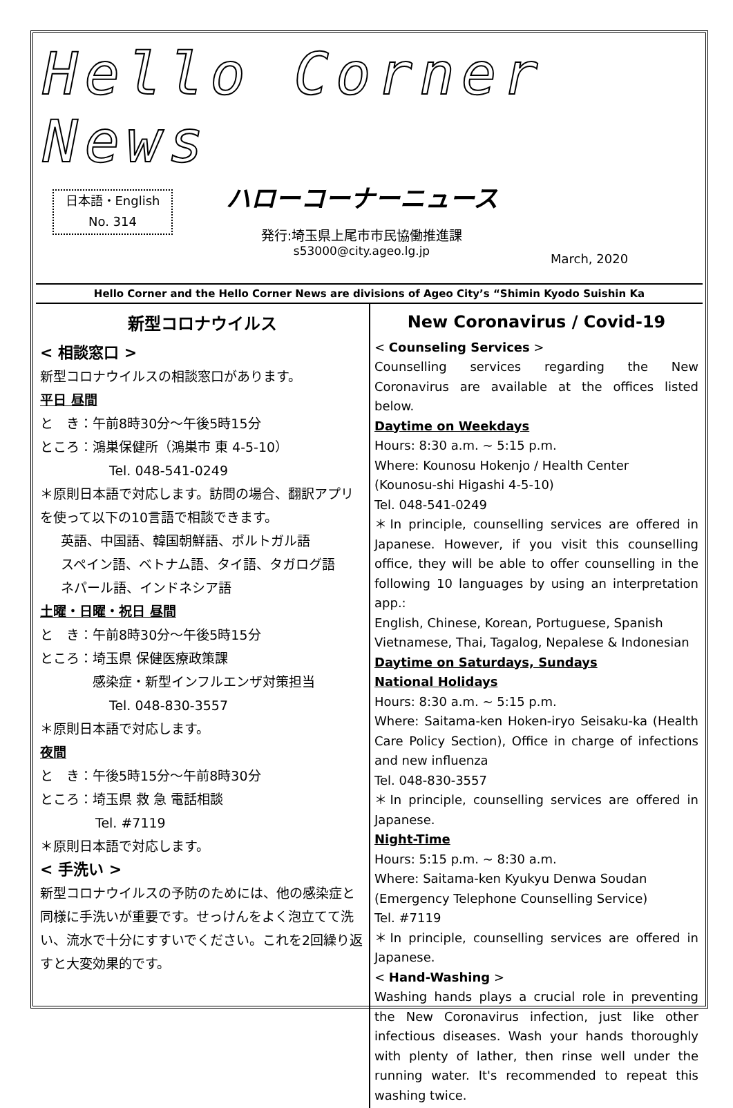Hello Corner News
日本語・English
No. 314
ハローコーナーニュース
発行:埼玉県上尾市市民協働推進課
s53000@city.ageo.lg.jp
March, 2020
Hello Corner and the Hello Corner News are divisions of Ageo City’s “Shimin Kyodo Suishin Ka
新型コロナウイルス
< 相談窓口 >
新型コロナウイルスの相談窓口があります。
平日 昼間
と　き：午前8時30分～午後5時15分
ところ：鴻巣保健所（鴻巣市 東 4-5-10）
Tel. 048-541-0249
＊原則日本語で対応します。訪問の場合、翻訳アプリを使って以下の10言語で相談できます。
英語、中国語、韓国朝鮮語、ポルトガル語
スペイン語、ベトナム語、タイ語、タガログ語
ネパール語、インドネシア語
土曜・日曜・祝日 昼間
と　き：午前8時30分～午後5時15分
ところ：埼玉県 保健医療政策課
　　　　感染症・新型インフルエンザ対策担当
Tel. 048-830-3557
＊原則日本語で対応します。
夜間
と　き：午後5時15分～午前8時30分
ところ：埼玉県 救 急 電話相談
Tel. #7119
＊原則日本語で対応します。
< 手洗い >
新型コロナウイルスの予防のためには、他の感染症と同様に手洗いが重要です。せっけんをよく泡立てて洗い、流水で十分にすすいでください。これを2回繰り返すと大変効果的です。
New Coronavirus / Covid-19
< Counseling Services >
Counselling services regarding the New Coronavirus are available at the offices listed below.
Daytime on Weekdays
Hours: 8:30 a.m. ~ 5:15 p.m.
Where: Kounosu Hokenjo / Health Center
(Kounosu-shi Higashi 4-5-10)
Tel. 048-541-0249
＊In principle, counselling services are offered in Japanese. However, if you visit this counselling office, they will be able to offer counselling in the following 10 languages by using an interpretation app.:
English, Chinese, Korean, Portuguese, Spanish
Vietnamese, Thai, Tagalog, Nepalese & Indonesian
Daytime on Saturdays, Sundays
National Holidays
Hours: 8:30 a.m. ~ 5:15 p.m.
Where: Saitama-ken Hoken-iryo Seisaku-ka (Health Care Policy Section), Office in charge of infections and new influenza
Tel. 048-830-3557
＊In principle, counselling services are offered in Japanese.
Night-Time
Hours: 5:15 p.m. ~ 8:30 a.m.
Where: Saitama-ken Kyukyu Denwa Soudan
(Emergency Telephone Counselling Service)
Tel. #7119
＊In principle, counselling services are offered in Japanese.
< Hand-Washing >
Washing hands plays a crucial role in preventing the New Coronavirus infection, just like other infectious diseases. Wash your hands thoroughly with plenty of lather, then rinse well under the running water. It's recommended to repeat this washing twice.